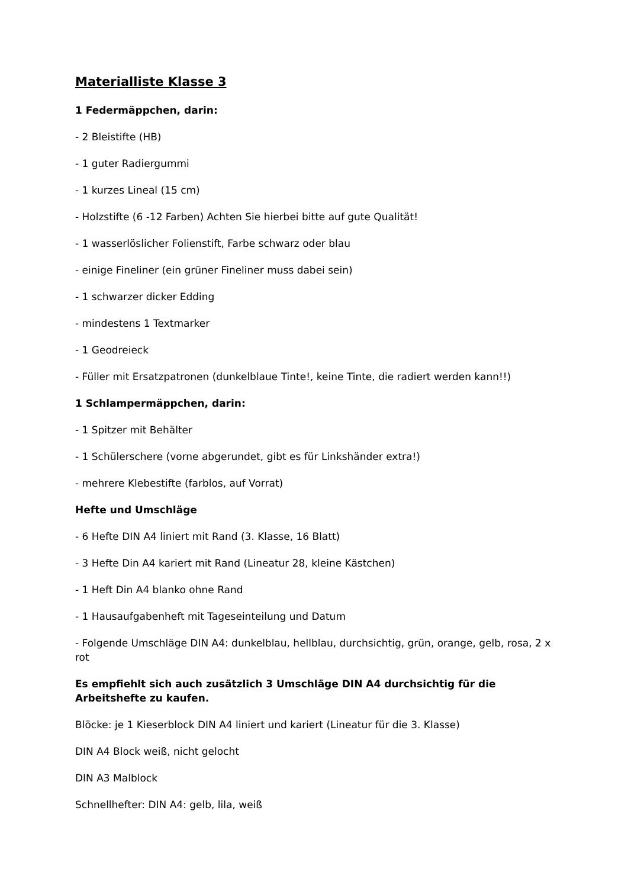Materialliste Klasse 3
1 Federmäppchen, darin:
- 2 Bleistifte (HB)
- 1 guter Radiergummi
- 1 kurzes Lineal (15 cm)
- Holzstifte (6 -12 Farben) Achten Sie hierbei bitte auf gute Qualität!
- 1 wasserlöslicher Folienstift, Farbe schwarz oder blau
- einige Fineliner (ein grüner Fineliner muss dabei sein)
- 1 schwarzer dicker Edding
- mindestens 1 Textmarker
- 1 Geodreieck
- Füller mit Ersatzpatronen (dunkelblaue Tinte!, keine Tinte, die radiert werden kann!!)
1 Schlampermäppchen, darin:
- 1 Spitzer mit Behälter
- 1 Schülerschere (vorne abgerundet, gibt es für Linkshänder extra!)
- mehrere Klebestifte (farblos, auf Vorrat)
Hefte und Umschläge
- 6 Hefte DIN A4 liniert mit Rand (3. Klasse, 16 Blatt)
- 3 Hefte Din A4 kariert mit Rand (Lineatur 28, kleine Kästchen)
- 1 Heft Din A4 blanko ohne Rand
- 1 Hausaufgabenheft mit Tageseinteilung und Datum
- Folgende Umschläge DIN A4: dunkelblau, hellblau, durchsichtig, grün, orange, gelb, rosa, 2 x rot
Es empfiehlt sich auch zusätzlich 3 Umschläge DIN A4 durchsichtig für die Arbeitshefte zu kaufen.
Blöcke: je 1 Kieserblock DIN A4 liniert und kariert (Lineatur für die 3. Klasse)
DIN A4 Block weiß, nicht gelocht
DIN A3 Malblock
Schnellhefter: DIN A4: gelb, lila, weiß